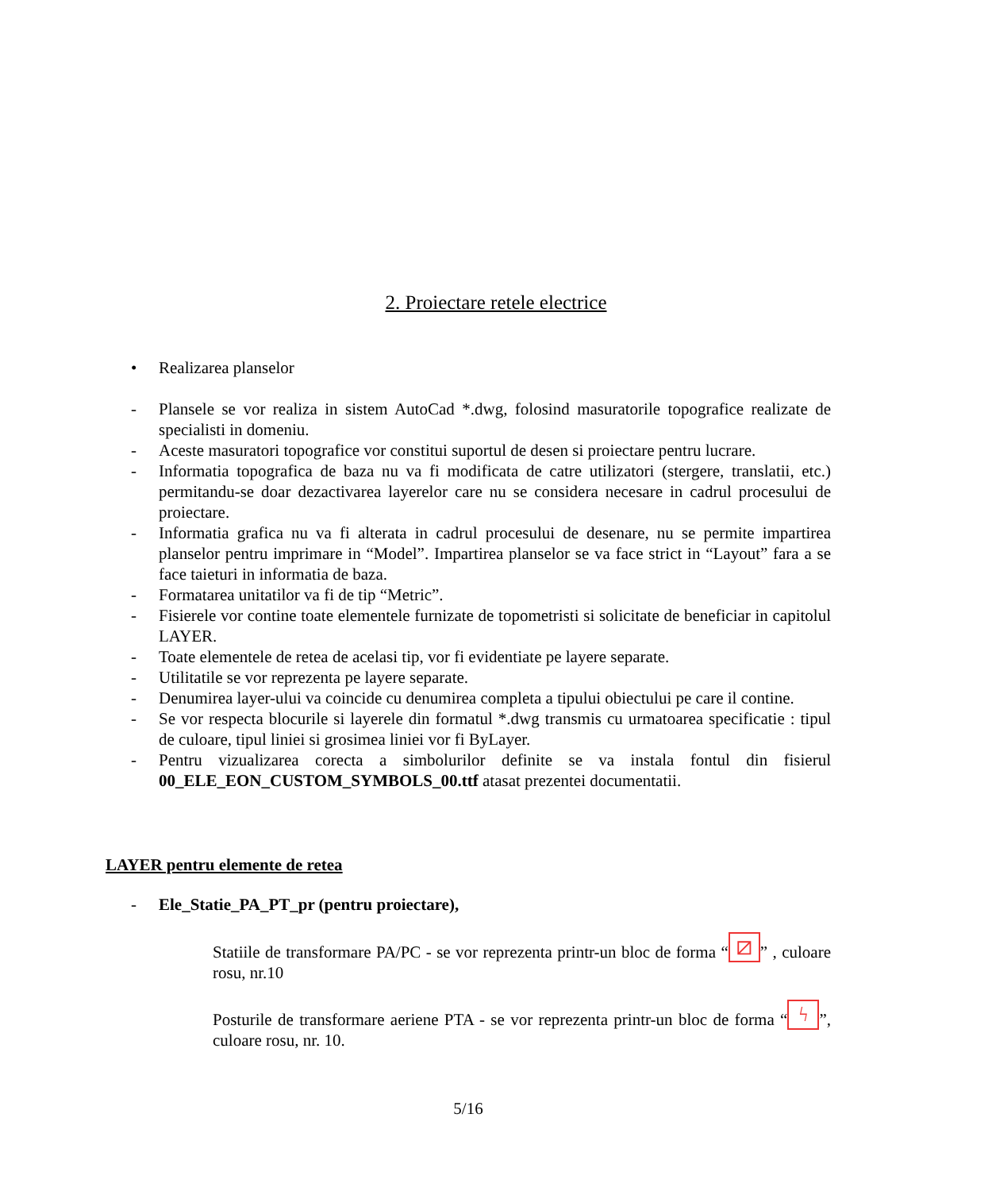2. Proiectare retele electrice
• Realizarea planselor
- Plansele se vor realiza in sistem AutoCad *.dwg, folosind masuratorile topografice realizate de specialisti in domeniu.
- Aceste masuratori topografice vor constitui suportul de desen si proiectare pentru lucrare.
- Informatia topografica de baza nu va fi modificata de catre utilizatori (stergere, translatii, etc.) permitandu-se doar dezactivarea layerelor care nu se considera necesare in cadrul procesului de proiectare.
- Informatia grafica nu va fi alterata in cadrul procesului de desenare, nu se permite impartirea planselor pentru imprimare in “Model”. Impartirea planselor se va face strict in “Layout” fara a se face taieturi in informatia de baza.
- Formatarea unitatilor va fi de tip “Metric”.
- Fisierele vor contine toate elementele furnizate de topometristi si solicitate de beneficiar in capitolul LAYER.
- Toate elementele de retea de acelasi tip, vor fi evidentiate pe layere separate.
- Utilitatile se vor reprezenta pe layere separate.
- Denumirea layer-ului va coincide cu denumirea completa a tipului obiectului pe care il contine.
- Se vor respecta blocurile si layerele din formatul *.dwg transmis cu urmatoarea specificatie : tipul de culoare, tipul liniei si grosimea liniei vor fi ByLayer.
- Pentru vizualizarea corecta a simbolurilor definite se va instala fontul din fisierul 00_ELE_EON_CUSTOM_SYMBOLS_00.ttf atasat prezentei documentatii.
LAYER pentru elemente de retea
- Ele_Statie_PA_PT_pr (pentru proiectare),
Statiile de transformare PA/PC - se vor reprezenta printr-un bloc de forma “⧄” , culoare rosu, nr.10
Posturile de transformare aeriene PTA - se vor reprezenta printr-un bloc de forma “ϟ”, culoare rosu, nr. 10.
5/16